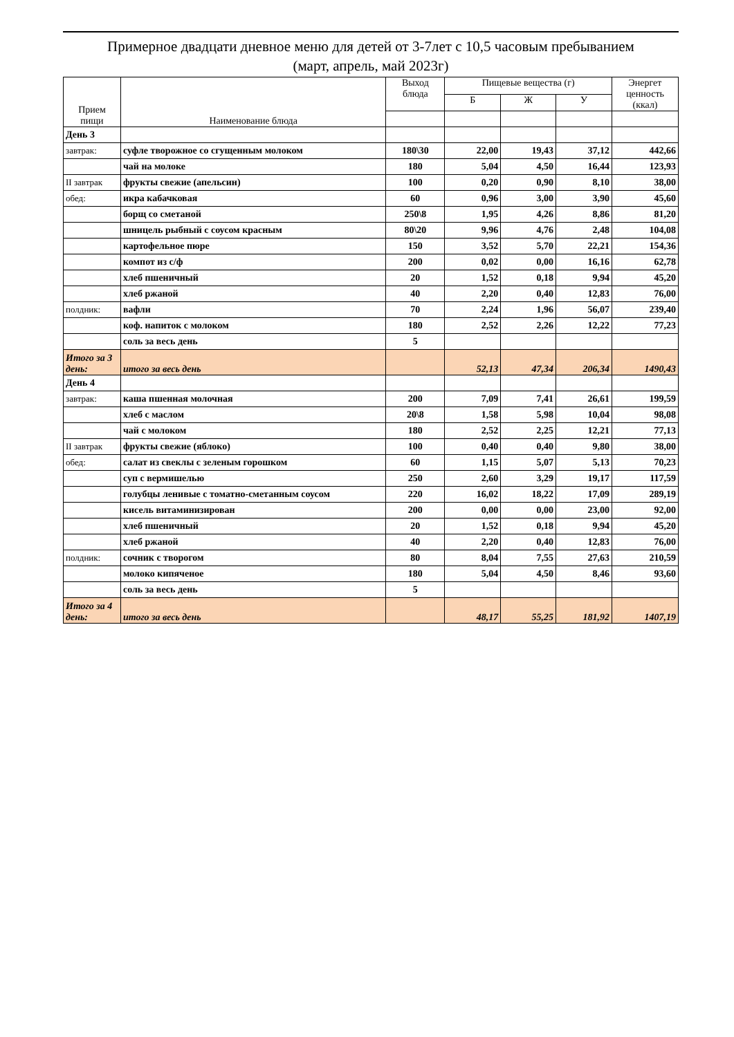Примерное двадцати дневное меню для детей от 3-7лет с 10,5 часовым пребыванием
(март, апрель, май 2023г)
| Прием пищи | Наименование блюда | Выход блюда | Пищевые вещества (г) | | | Энергет ценность (ккал) |
| --- | --- | --- | --- | --- | --- | --- |
| | | | Б | Ж | У | |
| День 3 | | | | | | |
| завтрак: | суфле творожное со сгущенным молоком | 180\30 | 22,00 | 19,43 | 37,12 | 442,66 |
| | чай на молоке | 180 | 5,04 | 4,50 | 16,44 | 123,93 |
| II завтрак | фрукты свежие (апельсин) | 100 | 0,20 | 0,90 | 8,10 | 38,00 |
| обед: | икра кабачковая | 60 | 0,96 | 3,00 | 3,90 | 45,60 |
| | борщ со сметаной | 250\8 | 1,95 | 4,26 | 8,86 | 81,20 |
| | шницель рыбный с соусом красным | 80\20 | 9,96 | 4,76 | 2,48 | 104,08 |
| | картофельное пюре | 150 | 3,52 | 5,70 | 22,21 | 154,36 |
| | компот из с/ф | 200 | 0,02 | 0,00 | 16,16 | 62,78 |
| | хлеб пшеничный | 20 | 1,52 | 0,18 | 9,94 | 45,20 |
| | хлеб ржаной | 40 | 2,20 | 0,40 | 12,83 | 76,00 |
| полдник: | вафли | 70 | 2,24 | 1,96 | 56,07 | 239,40 |
| | коф. напиток с молоком | 180 | 2,52 | 2,26 | 12,22 | 77,23 |
| | соль за весь день | 5 | | | | |
| Итого за 3 день: | итого за весь день | | 52,13 | 47,34 | 206,34 | 1490,43 |
| День 4 | | | | | | |
| завтрак: | каша пшенная молочная | 200 | 7,09 | 7,41 | 26,61 | 199,59 |
| | хлеб с маслом | 20\8 | 1,58 | 5,98 | 10,04 | 98,08 |
| | чай с молоком | 180 | 2,52 | 2,25 | 12,21 | 77,13 |
| II завтрак | фрукты свежие (яблоко) | 100 | 0,40 | 0,40 | 9,80 | 38,00 |
| обед: | салат из свеклы с зеленым горошком | 60 | 1,15 | 5,07 | 5,13 | 70,23 |
| | суп с вермишелью | 250 | 2,60 | 3,29 | 19,17 | 117,59 |
| | голубцы ленивые с томатно-сметанным соусом | 220 | 16,02 | 18,22 | 17,09 | 289,19 |
| | кисель витаминизирован | 200 | 0,00 | 0,00 | 23,00 | 92,00 |
| | хлеб пшеничный | 20 | 1,52 | 0,18 | 9,94 | 45,20 |
| | хлеб ржаной | 40 | 2,20 | 0,40 | 12,83 | 76,00 |
| полдник: | сочник с творогом | 80 | 8,04 | 7,55 | 27,63 | 210,59 |
| | молоко кипяченое | 180 | 5,04 | 4,50 | 8,46 | 93,60 |
| | соль за весь день | 5 | | | | |
| Итого за 4 день: | итого за весь день | | 48,17 | 55,25 | 181,92 | 1407,19 |